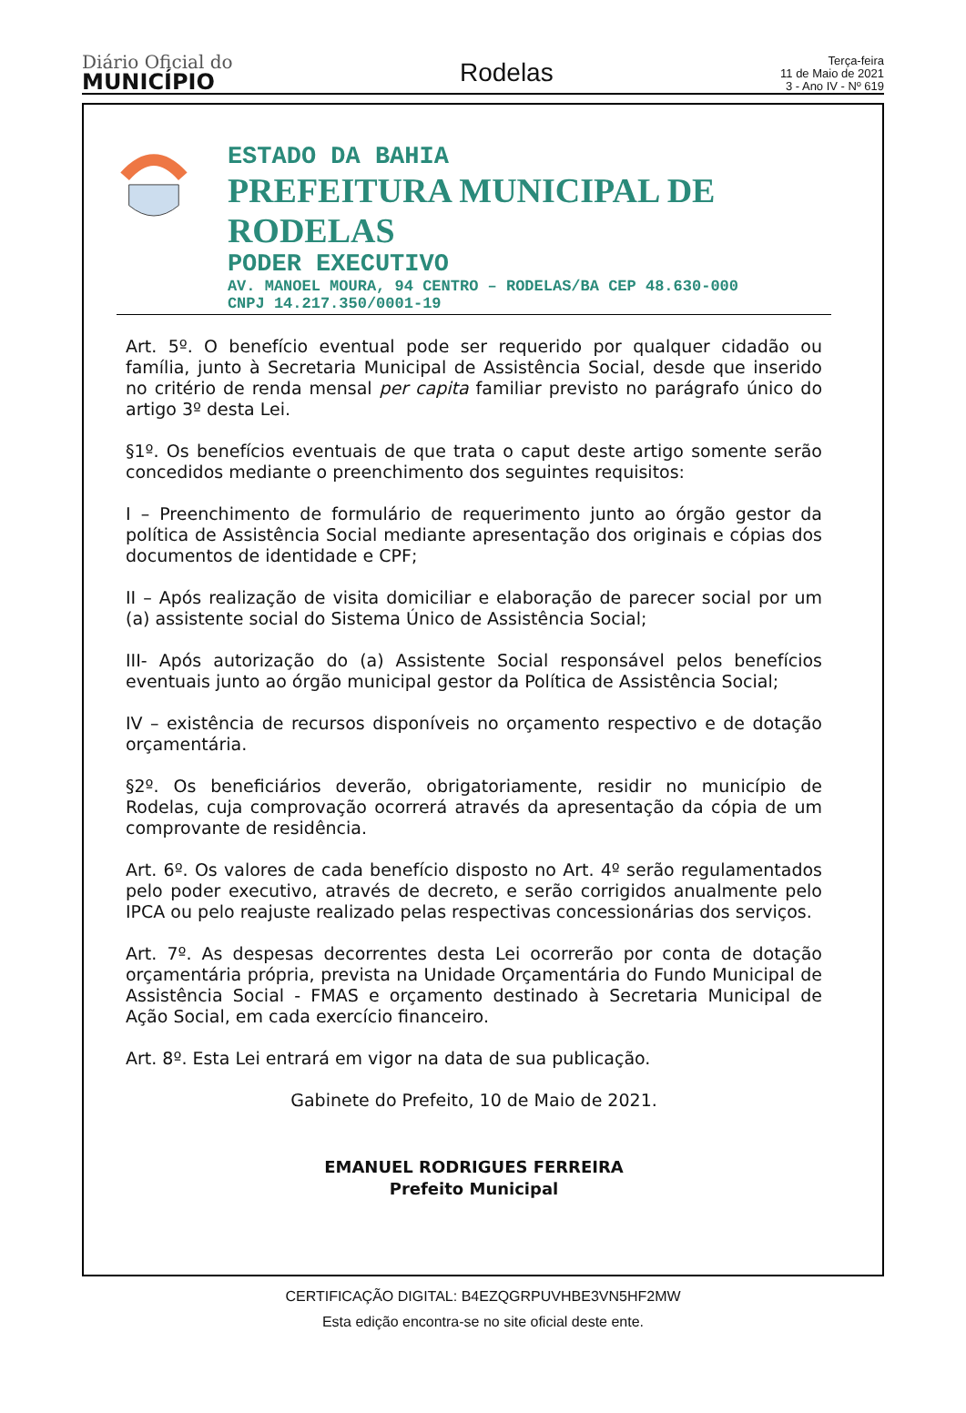Diário Oficial do
MUNICÍPIO
Rodelas
Terça-feira
11 de Maio de 2021
3 - Ano IV - Nº 619
ESTADO DA BAHIA
PREFEITURA MUNICIPAL DE RODELAS
PODER EXECUTIVO
AV. MANOEL MOURA, 94 CENTRO – RODELAS/BA CEP 48.630-000
CNPJ 14.217.350/0001-19
Art. 5º. O benefício eventual pode ser requerido por qualquer cidadão ou família, junto à Secretaria Municipal de Assistência Social, desde que inserido no critério de renda mensal per capita familiar previsto no parágrafo único do artigo 3º desta Lei.
§1º. Os benefícios eventuais de que trata o caput deste artigo somente serão concedidos mediante o preenchimento dos seguintes requisitos:
I – Preenchimento de formulário de requerimento junto ao órgão gestor da política de Assistência Social mediante apresentação dos originais e cópias dos documentos de identidade e CPF;
II – Após realização de visita domiciliar e elaboração de parecer social por um (a) assistente social do Sistema Único de Assistência Social;
III- Após autorização do (a) Assistente Social responsável pelos benefícios eventuais junto ao órgão municipal gestor da Política de Assistência Social;
IV – existência de recursos disponíveis no orçamento respectivo e de dotação orçamentária.
§2º. Os beneficiários deverão, obrigatoriamente, residir no município de Rodelas, cuja comprovação ocorrerá através da apresentação da cópia de um comprovante de residência.
Art. 6º. Os valores de cada benefício disposto no Art. 4º serão regulamentados pelo poder executivo, através de decreto, e serão corrigidos anualmente pelo IPCA ou pelo reajuste realizado pelas respectivas concessionárias dos serviços.
Art. 7º. As despesas decorrentes desta Lei ocorrerão por conta de dotação orçamentária própria, prevista na Unidade Orçamentária do Fundo Municipal de Assistência Social - FMAS e orçamento destinado à Secretaria Municipal de Ação Social, em cada exercício financeiro.
Art. 8º. Esta Lei entrará em vigor na data de sua publicação.
Gabinete do Prefeito, 10 de Maio de 2021.
EMANUEL RODRIGUES FERREIRA
Prefeito Municipal
CERTIFICAÇÃO DIGITAL: B4EZQGRPUVHBE3VN5HF2MW
Esta edição encontra-se no site oficial deste ente.